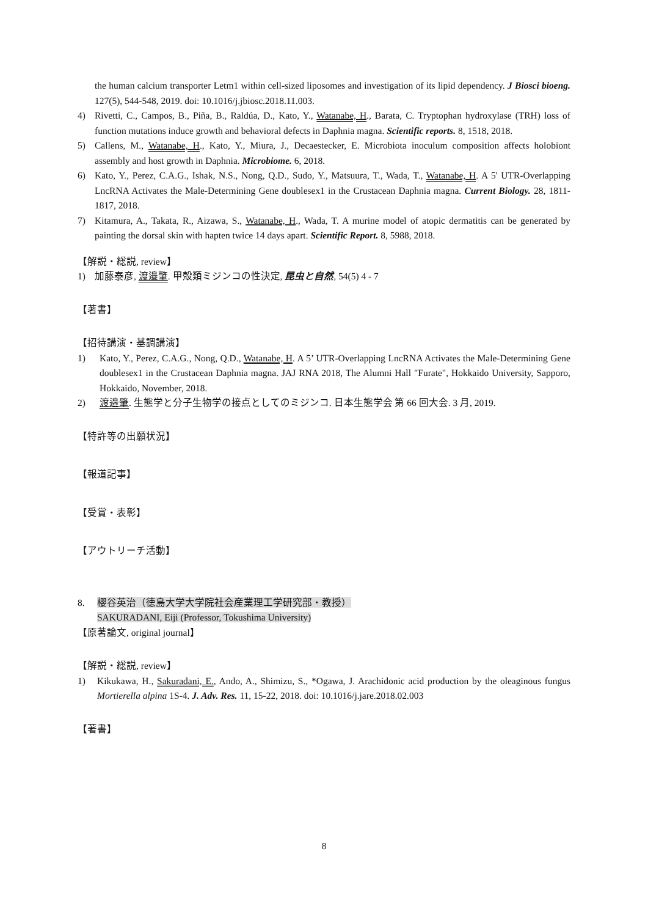the human calcium transporter Letm1 within cell-sized liposomes and investigation of its lipid dependency. J Biosci bioeng. 127(5), 544-548, 2019. doi: 10.1016/j.jbiosc.2018.11.003.
4) Rivetti, C., Campos, B., Piña, B., Raldúa, D., Kato, Y., Watanabe, H., Barata, C. Tryptophan hydroxylase (TRH) loss of function mutations induce growth and behavioral defects in Daphnia magna. Scientific reports. 8, 1518, 2018.
5) Callens, M., Watanabe, H., Kato, Y., Miura, J., Decaestecker, E. Microbiota inoculum composition affects holobiont assembly and host growth in Daphnia. Microbiome. 6, 2018.
6) Kato, Y., Perez, C.A.G., Ishak, N.S., Nong, Q.D., Sudo, Y., Matsuura, T., Wada, T., Watanabe, H. A 5' UTR-Overlapping LncRNA Activates the Male-Determining Gene doublesex1 in the Crustacean Daphnia magna. Current Biology. 28, 1811-1817, 2018.
7) Kitamura, A., Takata, R., Aizawa, S., Watanabe, H., Wada, T. A murine model of atopic dermatitis can be generated by painting the dorsal skin with hapten twice 14 days apart. Scientific Report. 8, 5988, 2018.
【解説・総説, review】
1) 加藤泰彦, 渡邉肇. 甲殻類ミジンコの性決定, 昆虫と自然, 54(5) 4 - 7
【著書】
【招待講演・基調講演】
1) Kato, Y., Perez, C.A.G., Nong, Q.D., Watanabe, H. A 5’ UTR-Overlapping LncRNA Activates the Male-Determining Gene doublesex1 in the Crustacean Daphnia magna. JAJ RNA 2018, The Alumni Hall "Furate", Hokkaido University, Sapporo, Hokkaido, November, 2018.
2) 渡邉肇. 生態学と分子生物学の接点としてのミジンコ. 日本生態学会 第 66 回大会. 3 月, 2019.
【特許等の出願状況】
【報道記事】
【受賞・表彰】
【アウトリーチ活動】
8. 櫻谷英治（徳島大学大学院社会産業理工学研究部・教授）
SAKURADANI, Eiji (Professor, Tokushima University)
【原著論文, original journal】
【解説・総説, review】
1) Kikukawa, H., Sakuradani, E., Ando, A., Shimizu, S., *Ogawa, J. Arachidonic acid production by the oleaginous fungus Mortierella alpina 1S-4. J. Adv. Res. 11, 15-22, 2018. doi: 10.1016/j.jare.2018.02.003
【著書】
8